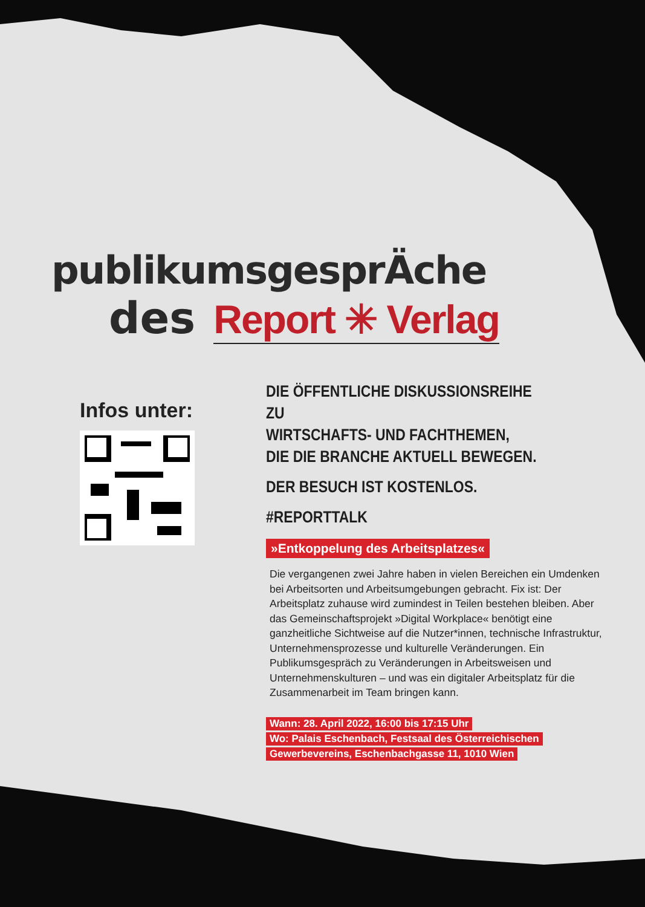publikumsgesprÄche
des Report ✳ Verlag
Infos unter:
DIE ÖFFENTLICHE DISKUSSIONSREIHE ZU
WIRTSCHAFTS- UND FACHTHEMEN,
DIE DIE BRANCHE AKTUELL BEWEGEN.
DER BESUCH IST KOSTENLOS.
#REPORTTALK
»Entkoppelung des Arbeitsplatzes«
Die vergangenen zwei Jahre haben in vielen Bereichen ein Umdenken bei Arbeitsorten und Arbeitsumgebungen gebracht. Fix ist: Der Arbeitsplatz zuhause wird zumindest in Teilen bestehen bleiben. Aber das Gemeinschaftsprojekt »Digital Workplace« benötigt eine ganzheitliche Sichtweise auf die Nutzer*innen, technische Infrastruktur, Unternehmensprozesse und kulturelle Veränderungen. Ein Publikumsgespräch zu Veränderungen in Arbeitsweisen und Unternehmenskulturen – und was ein digitaler Arbeitsplatz für die Zusammenarbeit im Team bringen kann.
Wann: 28. April 2022, 16:00 bis 17:15 Uhr
Wo: Palais Eschenbach, Festsaal des Österreichischen
Gewerbevereins, Eschenbachgasse 11, 1010 Wien